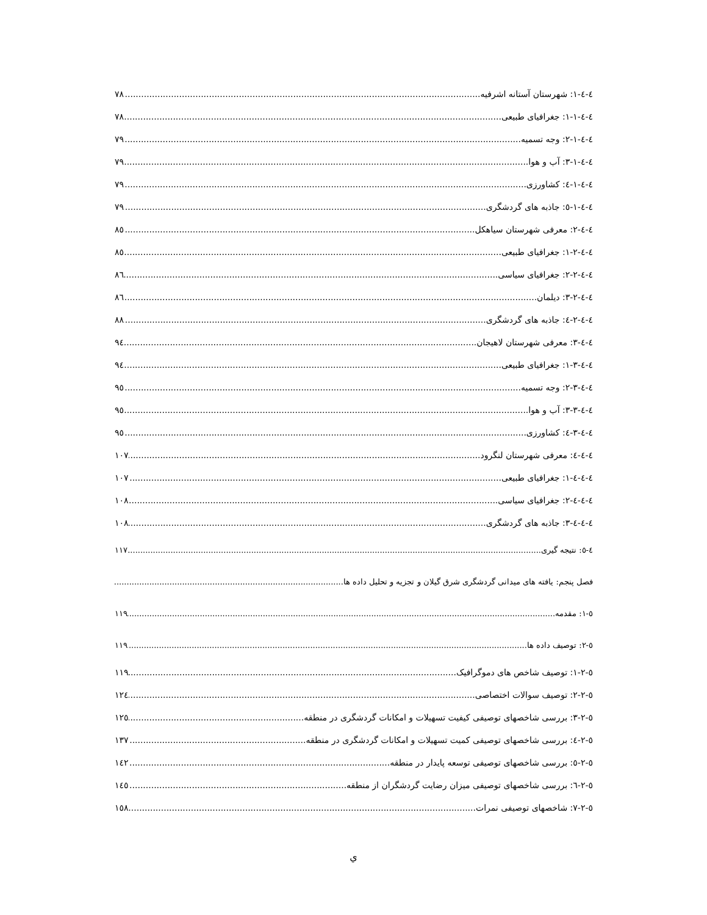٤-٤-١: شهرستان آستانه اشرفیه ٧٨
٤-٤-١-١: جغرافیای طبیعی ٧٨
٤-٤-١-٢: وجه تسمیه ٧٩
٤-٤-١-٣: آب و هوا ٧٩
٤-٤-١-٤: کشاورزی ٧٩
٤-٤-١-٥: جاذبه های گردشگری ٧٩
٤-٤-٢: معرفی شهرستان سیاهکل ٨٥
٤-٤-٢-١: جغرافیای طبیعی ٨٥
٤-٤-٢-٢: جغرافیای سیاسی ٨٦
٤-٤-٢-٣: دیلمان ٨٦
٤-٤-٢-٤: جاذبه های گردشگری ٨٨
٤-٤-٣: معرفی شهرستان لاهیجان ٩٤
٤-٤-٣-١: جغرافیای طبیعی ٩٤
٤-٤-٣-٢: وجه تسمیه ٩٥
٤-٤-٣-٣: آب و هوا ٩٥
٤-٤-٣-٤: کشاورزی ٩٥
٤-٤-٤: معرفی شهرستان لنگرود ١٠٧
٤-٤-٤-١: جغرافیای طبیعی ١٠٧
٤-٤-٤-٢: جغرافیای سیاسی ١٠٨
٤-٤-٤-٣: جاذبه های گردشگری ١٠٨
٤-٥: نتیجه گیری ١١٧
فصل پنجم: یافته های میدانی گردشگری شرق گیلان و تجزیه و تحلیل داده ها
٥-١: مقدمه ١١٩
٥-٢: توصیف داده ها ١١٩
٥-٢-١: توصیف شاخص های دموگرافیک ١١٩
٥-٢-٢: توصیف سوالات اختصاصی ١٢٤
٥-٢-٣: بررسی شاخصهای توصیفی کیفیت تسهیلات و امکانات گردشگری در منطقه ١٢٥
٥-٢-٤: بررسی شاخصهای توصیفی کمیت تسهیلات و امکانات گردشگری در منطقه ١٣٧
٥-٢-٥: بررسی شاخصهای توصیفی توسعه پایدار در منطقه ١٤٢
٥-٢-٦: بررسی شاخصهای توصیفی میزان رضایت گردشگران از منطقه ١٤٥
٥-٢-٧: شاخصهای توصیفی نمرات ١٥٨
ي